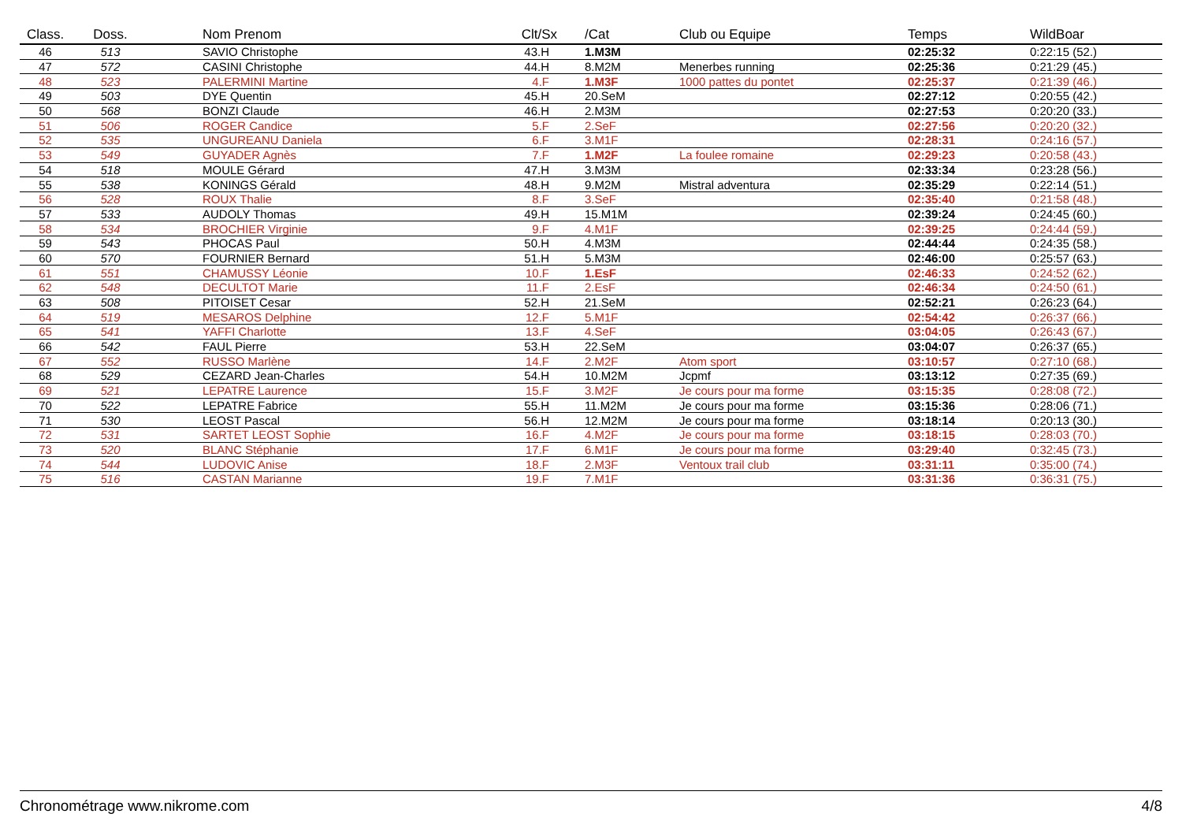| Class. | Doss. | Nom Prenom | Clt/Sx | /Cat | Club ou Equipe | Temps | WildBoar |
| --- | --- | --- | --- | --- | --- | --- | --- |
| 46 | 513 | SAVIO Christophe | 43.H | 1.M3M | | 02:25:32 | 0:22:15 (52.) |
| 47 | 572 | CASINI Christophe | 44.H | 8.M2M | Menerbes running | 02:25:36 | 0:21:29 (45.) |
| 48 | 523 | PALERMINI Martine | 4.F | 1.M3F | 1000 pattes du pontet | 02:25:37 | 0:21:39 (46.) |
| 49 | 503 | DYE Quentin | 45.H | 20.SeM | | 02:27:12 | 0:20:55 (42.) |
| 50 | 568 | BONZI Claude | 46.H | 2.M3M | | 02:27:53 | 0:20:20 (33.) |
| 51 | 506 | ROGER Candice | 5.F | 2.SeF | | 02:27:56 | 0:20:20 (32.) |
| 52 | 535 | UNGUREANU Daniela | 6.F | 3.M1F | | 02:28:31 | 0:24:16 (57.) |
| 53 | 549 | GUYADER Agnès | 7.F | 1.M2F | La foulee romaine | 02:29:23 | 0:20:58 (43.) |
| 54 | 518 | MOULE Gérard | 47.H | 3.M3M | | 02:33:34 | 0:23:28 (56.) |
| 55 | 538 | KONINGS Gérald | 48.H | 9.M2M | Mistral adventura | 02:35:29 | 0:22:14 (51.) |
| 56 | 528 | ROUX Thalie | 8.F | 3.SeF | | 02:35:40 | 0:21:58 (48.) |
| 57 | 533 | AUDOLY Thomas | 49.H | 15.M1M | | 02:39:24 | 0:24:45 (60.) |
| 58 | 534 | BROCHIER Virginie | 9.F | 4.M1F | | 02:39:25 | 0:24:44 (59.) |
| 59 | 543 | PHOCAS Paul | 50.H | 4.M3M | | 02:44:44 | 0:24:35 (58.) |
| 60 | 570 | FOURNIER Bernard | 51.H | 5.M3M | | 02:46:00 | 0:25:57 (63.) |
| 61 | 551 | CHAMUSSY Léonie | 10.F | 1.EsF | | 02:46:33 | 0:24:52 (62.) |
| 62 | 548 | DECULTOT Marie | 11.F | 2.EsF | | 02:46:34 | 0:24:50 (61.) |
| 63 | 508 | PITOISET Cesar | 52.H | 21.SeM | | 02:52:21 | 0:26:23 (64.) |
| 64 | 519 | MESAROS Delphine | 12.F | 5.M1F | | 02:54:42 | 0:26:37 (66.) |
| 65 | 541 | YAFFI Charlotte | 13.F | 4.SeF | | 03:04:05 | 0:26:43 (67.) |
| 66 | 542 | FAUL Pierre | 53.H | 22.SeM | | 03:04:07 | 0:26:37 (65.) |
| 67 | 552 | RUSSO Marlène | 14.F | 2.M2F | Atom sport | 03:10:57 | 0:27:10 (68.) |
| 68 | 529 | CEZARD Jean-Charles | 54.H | 10.M2M | Jcpmf | 03:13:12 | 0:27:35 (69.) |
| 69 | 521 | LEPATRE Laurence | 15.F | 3.M2F | Je cours pour ma forme | 03:15:35 | 0:28:08 (72.) |
| 70 | 522 | LEPATRE Fabrice | 55.H | 11.M2M | Je cours pour ma forme | 03:15:36 | 0:28:06 (71.) |
| 71 | 530 | LEOST Pascal | 56.H | 12.M2M | Je cours pour ma forme | 03:18:14 | 0:20:13 (30.) |
| 72 | 531 | SARTET LEOST Sophie | 16.F | 4.M2F | Je cours pour ma forme | 03:18:15 | 0:28:03 (70.) |
| 73 | 520 | BLANC Stéphanie | 17.F | 6.M1F | Je cours pour ma forme | 03:29:40 | 0:32:45 (73.) |
| 74 | 544 | LUDOVIC Anise | 18.F | 2.M3F | Ventoux trail club | 03:31:11 | 0:35:00 (74.) |
| 75 | 516 | CASTAN Marianne | 19.F | 7.M1F | | 03:31:36 | 0:36:31 (75.) |
Chronométrage www.nikrome.com 4/8